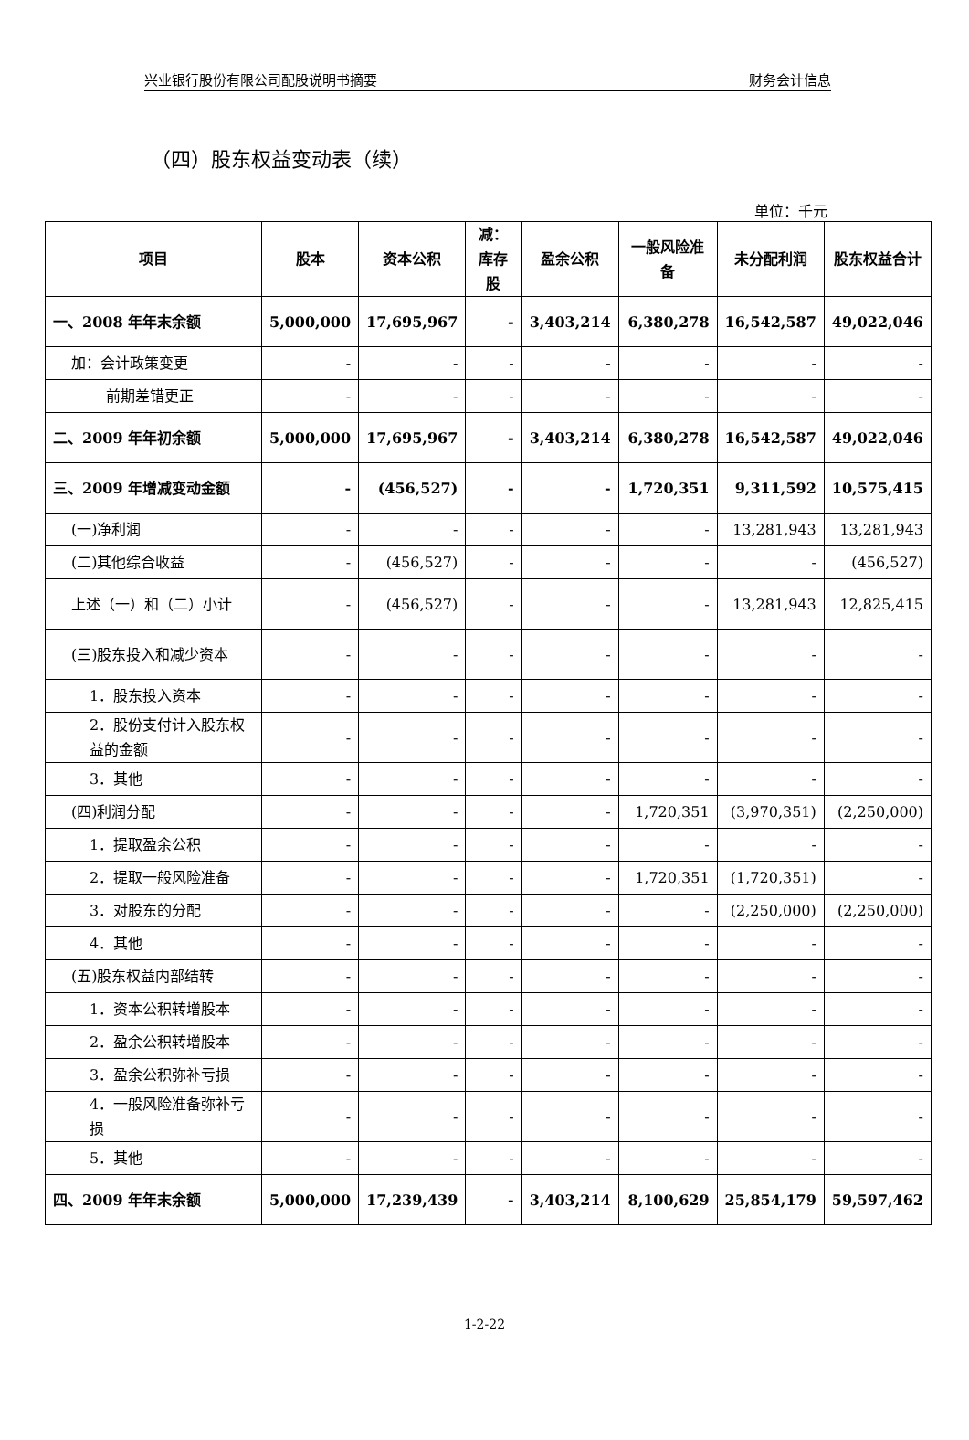兴业银行股份有限公司配股说明书摘要 财务会计信息
（四）股东权益变动表（续）
单位：千元
| 项目 | 股本 | 资本公积 | 减：库存股 | 盈余公积 | 一般风险准备 | 未分配利润 | 股东权益合计 |
| --- | --- | --- | --- | --- | --- | --- | --- |
| 一、2008 年年末余额 | 5,000,000 | 17,695,967 | - | 3,403,214 | 6,380,278 | 16,542,587 | 49,022,046 |
| 加：会计政策变更 | - | - | - | - | - | - | - |
| 前期差错更正 | - | - | - | - | - | - | - |
| 二、2009 年年初余额 | 5,000,000 | 17,695,967 | - | 3,403,214 | 6,380,278 | 16,542,587 | 49,022,046 |
| 三、2009 年增减变动金额 | - | (456,527) | - | - | 1,720,351 | 9,311,592 | 10,575,415 |
| (一)净利润 | - | - | - | - | - | 13,281,943 | 13,281,943 |
| (二)其他综合收益 | - | (456,527) | - | - | - | - | (456,527) |
| 上述（一）和（二）小计 | - | (456,527) | - | - | - | 13,281,943 | 12,825,415 |
| (三)股东投入和减少资本 | - | - | - | - | - | - | - |
| 1．股东投入资本 | - | - | - | - | - | - | - |
| 2．股份支付计入股东权益的金额 | - | - | - | - | - | - | - |
| 3．其他 | - | - | - | - | - | - | - |
| (四)利润分配 | - | - | - | - | 1,720,351 | (3,970,351) | (2,250,000) |
| 1．提取盈余公积 | - | - | - | - | - | - | - |
| 2．提取一般风险准备 | - | - | - | - | 1,720,351 | (1,720,351) | - |
| 3．对股东的分配 | - | - | - | - | - | (2,250,000) | (2,250,000) |
| 4．其他 | - | - | - | - | - | - | - |
| (五)股东权益内部结转 | - | - | - | - | - | - | - |
| 1．资本公积转增股本 | - | - | - | - | - | - | - |
| 2．盈余公积转增股本 | - | - | - | - | - | - | - |
| 3．盈余公积弥补亏损 | - | - | - | - | - | - | - |
| 4．一般风险准备弥补亏损 | - | - | - | - | - | - | - |
| 5．其他 | - | - | - | - | - | - | - |
| 四、2009 年年末余额 | 5,000,000 | 17,239,439 | - | 3,403,214 | 8,100,629 | 25,854,179 | 59,597,462 |
1-2-22